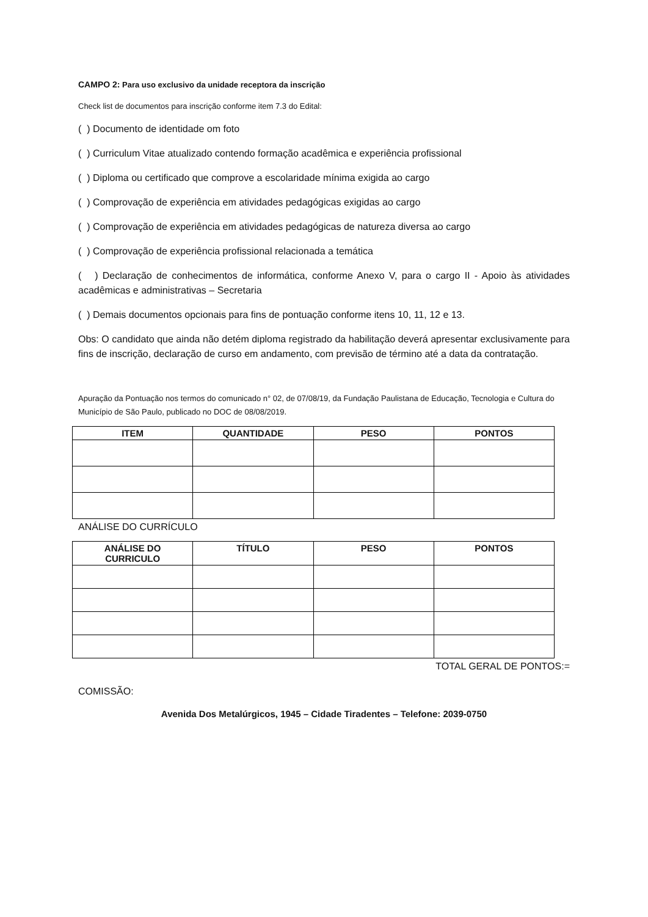CAMPO 2: Para uso exclusivo da unidade receptora da inscrição
Check list de documentos para inscrição conforme item 7.3 do Edital:
( ) Documento de identidade om foto
( ) Curriculum Vitae atualizado contendo formação acadêmica e experiência profissional
( ) Diploma ou certificado que comprove a escolaridade mínima exigida ao cargo
( ) Comprovação de experiência em atividades pedagógicas exigidas ao cargo
( ) Comprovação de experiência em atividades pedagógicas de natureza diversa ao cargo
( ) Comprovação de experiência profissional relacionada a temática
( ) Declaração de conhecimentos de informática, conforme Anexo V, para o cargo II - Apoio às atividades acadêmicas e administrativas – Secretaria
( ) Demais documentos opcionais para fins de pontuação conforme itens 10, 11, 12 e 13.
Obs: O candidato que ainda não detém diploma registrado da habilitação deverá apresentar exclusivamente para fins de inscrição, declaração de curso em andamento, com previsão de término até a data da contratação.
Apuração da Pontuação nos termos do comunicado n° 02, de 07/08/19, da Fundação Paulistana de Educação, Tecnologia e Cultura do Município de São Paulo, publicado no DOC de 08/08/2019.
| ITEM | QUANTIDADE | PESO | PONTOS |
| --- | --- | --- | --- |
ANÁLISE DO CURRÍCULO
| ANÁLISE DO CURRICULO | TÍTULO | PESO | PONTOS |
| --- | --- | --- | --- |
TOTAL GERAL DE PONTOS:=
COMISSÃO:
Avenida Dos Metalúrgicos, 1945 – Cidade Tiradentes – Telefone: 2039-0750